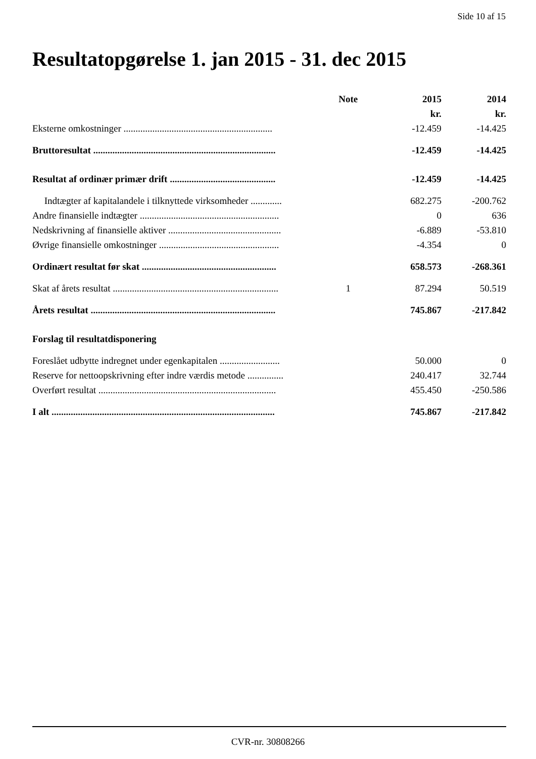Side 10 af 15
Resultatopgørelse 1. jan 2015 - 31. dec 2015
| | Note | 2015 | 2014 |
| --- | --- | --- | --- |
| | | kr. | kr. |
| Eksterne omkostninger .............................................................. | | -12.459 | -14.425 |
| Bruttoresultat ............................................................................ | | -12.459 | -14.425 |
| Resultat af ordinær primær drift ............................................ | | -12.459 | -14.425 |
| Indtægter af kapitalandele i tilknyttede virksomheder ............. | | 682.275 | -200.762 |
| Andre finansielle indtægter .......................................................... | | 0 | 636 |
| Nedskrivning af finansielle aktiver ............................................... | | -6.889 | -53.810 |
| Øvrige finansielle omkostninger .................................................. | | -4.354 | 0 |
| Ordinært resultat før skat ........................................................ | | 658.573 | -268.361 |
| Skat af årets resultat ..................................................................... | 1 | 87.294 | 50.519 |
| Årets resultat ............................................................................. | | 745.867 | -217.842 |
| Forslag til resultatdisponering | | | |
| Foreslået udbytte indregnet under egenkapitalen ......................... | | 50.000 | 0 |
| Reserve for nettoopskrivning efter indre værdis metode ............... | | 240.417 | 32.744 |
| Overført resultat .......................................................................... | | 455.450 | -250.586 |
| I alt ............................................................................................. | | 745.867 | -217.842 |
CVR-nr. 30808266